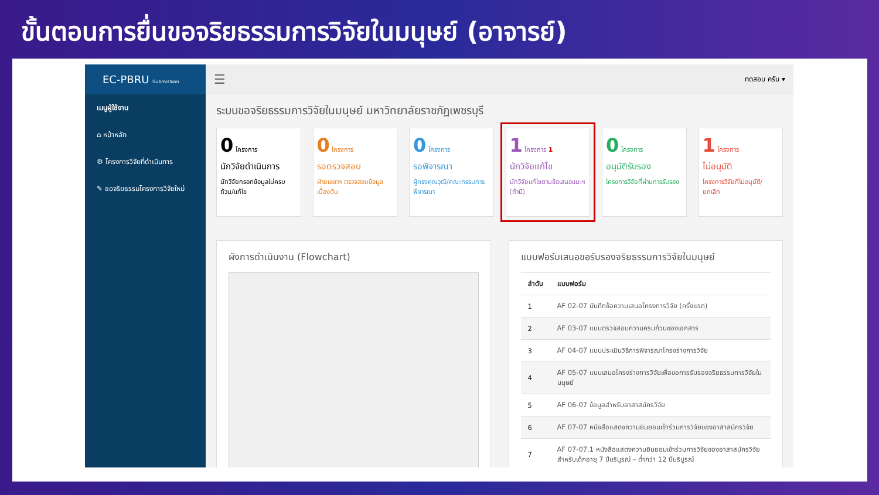ขั้นตอนการยื่นขอจริยธรรมการวิจัยในมนุษย์ (อาจารย์)
EC-PBRU Submission
เมนูผู้ใช้งาน
⌂ หน้าหลัก
⚙ โครงการวิจัยที่ดำเนินการ
✎ ขอจริยธรรมโครงการวิจัยใหม่
☰ ทดสอบ ครับ ▾
ระบบขอจริยธรรมการวิจัยในมนุษย์ มหาวิทยาลัยราชภัฏเพชรบุรี
0 โครงการ
นักวิจัยดำเนินการ
นักวิจัยกรอกข้อมูลไม่ครบถ้วน/แก้ไข
0 โครงการ
รอตรวจสอบ
ฝ่ายเลขาฯ ตรวจสอบข้อมูลเบื้องต้น
0 โครงการ
รอพิจารณา
ผู้ทรงคุณวุฒิ/คณะกรรมการพิจารณา
1 โครงการ 1
นักวิจัยแก้ไข
นักวิจัยแก้ไขตามข้อเสนอแนะฯ (ถ้ามี)
0 โครงการ
อนุมัติรับรอง
โครงการวิจัยที่ผ่านการรับรอง
1 โครงการ
ไม่อนุมัติ
โครงการวิจัยที่ไม่อนุมัติ/ยกเลิก
ผังการดำเนินงาน (Flowchart) แบบฟอร์มเสนอขอรับรองจริยธรรมการวิจัยในมนุษย์
| ลำดับ | แบบฟอร์ม |
| --- | --- |
| 1 | AF 02-07 บันทึกข้อความเสนอโครงการวิจัย (ครั้งแรก) |
| 2 | AF 03-07 แบบตรวจสอบความครบถ้วนของเอกสาร |
| 3 | AF 04-07 แบบประเมินวิธีการพิจารณาโครงร่างการวิจัย |
| 4 | AF 05-07 แบบเสนอโครงร่างการวิจัยเพื่อขอการรับรองจริยธรรมการวิจัยในมนุษย์ |
| 5 | AF 06-07 ข้อมูลสำหรับอาสาสมัครวิจัย |
| 6 | AF 07-07 หนังสือแสดงความยินยอมเข้าร่วมการวิจัยของอาสาสมัครวิจัย |
| 7 | AF 07-07.1 หนังสือแสดงความยินยอมเข้าร่วมการวิจัยของอาสาสมัครวิจัย สำหรับเด็กอายุ 7 ปีบริบูรณ์ – ต่ำกว่า 12 ปีบริบูรณ์ |